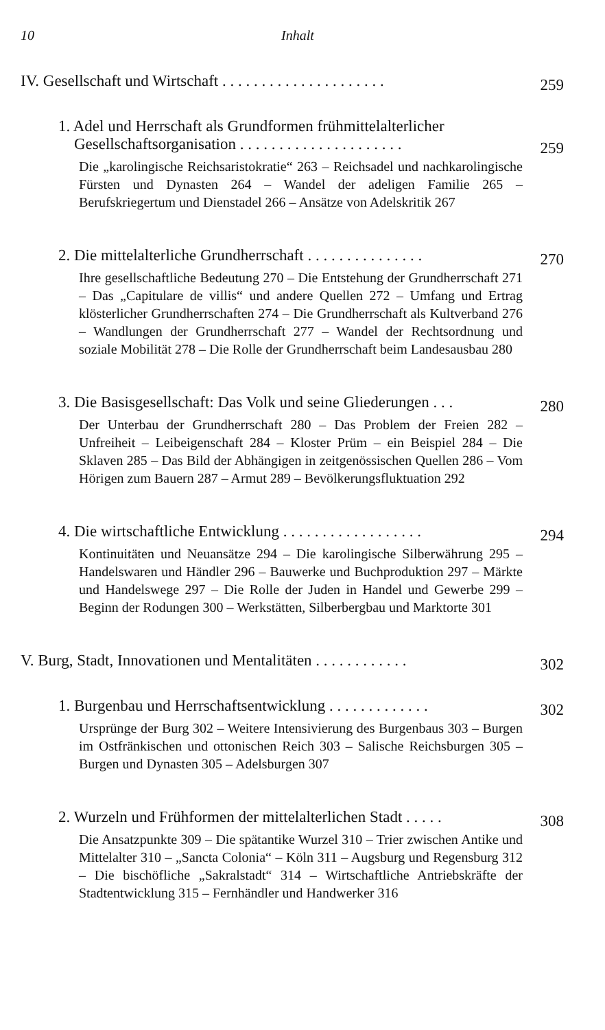10 Inhalt
IV. Gesellschaft und Wirtschaft . . . . . . . . . . . . . . . . . . . . . 259
1. Adel und Herrschaft als Grundformen frühmittelalterlicher
Gesellschaftsorganisation . . . . . . . . . . . . . . . . . . . . . 259
Die „karolingische Reichsaristokratie“ 263 – Reichsadel und nachkarolingische Fürsten und Dynasten 264 – Wandel der adeligen Familie 265 – Berufskriegertum und Dienstadel 266 – Ansätze von Adelskritik 267
2. Die mittelalterliche Grundherrschaft . . . . . . . . . . . . . . . 270
Ihre gesellschaftliche Bedeutung 270 – Die Entstehung der Grundherrschaft 271 – Das „Capitulare de villis“ und andere Quellen 272 – Umfang und Ertrag klösterlicher Grundherrschaften 274 – Die Grundherrschaft als Kultverband 276 – Wandlungen der Grundherrschaft 277 – Wandel der Rechtsordnung und soziale Mobilität 278 – Die Rolle der Grundherrschaft beim Landesausbau 280
3. Die Basisgesellschaft: Das Volk und seine Gliederungen . . . 280
Der Unterbau der Grundherrschaft 280 – Das Problem der Freien 282 – Unfreiheit – Leibeigenschaft 284 – Kloster Prüm – ein Beispiel 284 – Die Sklaven 285 – Das Bild der Abhängigen in zeitgenössischen Quellen 286 – Vom Hörigen zum Bauern 287 – Armut 289 – Bevölkerungsfluktuation 292
4. Die wirtschaftliche Entwicklung . . . . . . . . . . . . . . . . . . 294
Kontinuitäten und Neuansätze 294 – Die karolingische Silberwährung 295 – Handelswaren und Händler 296 – Bauwerke und Buchproduktion 297 – Märkte und Handelswege 297 – Die Rolle der Juden in Handel und Gewerbe 299 – Beginn der Rodungen 300 – Werkstätten, Silberbergbau und Marktorte 301
V. Burg, Stadt, Innovationen und Mentalitäten . . . . . . . . . . . . 302
1. Burgenbau und Herrschaftsentwicklung . . . . . . . . . . . . . 302
Ursprünge der Burg 302 – Weitere Intensivierung des Burgenbaus 303 – Burgen im Ostfränkischen und ottonischen Reich 303 – Salische Reichsburgen 305 – Burgen und Dynasten 305 – Adelsburgen 307
2. Wurzeln und Frühformen der mittelalterlichen Stadt . . . . . 308
Die Ansatzpunkte 309 – Die spätantike Wurzel 310 – Trier zwischen Antike und Mittelalter 310 – „Sancta Colonia“ – Köln 311 – Augsburg und Regensburg 312 – Die bischöfliche „Sakralstadt“ 314 – Wirtschaftliche Antriebskräfte der Stadtentwicklung 315 – Fernhändler und Handwerker 316